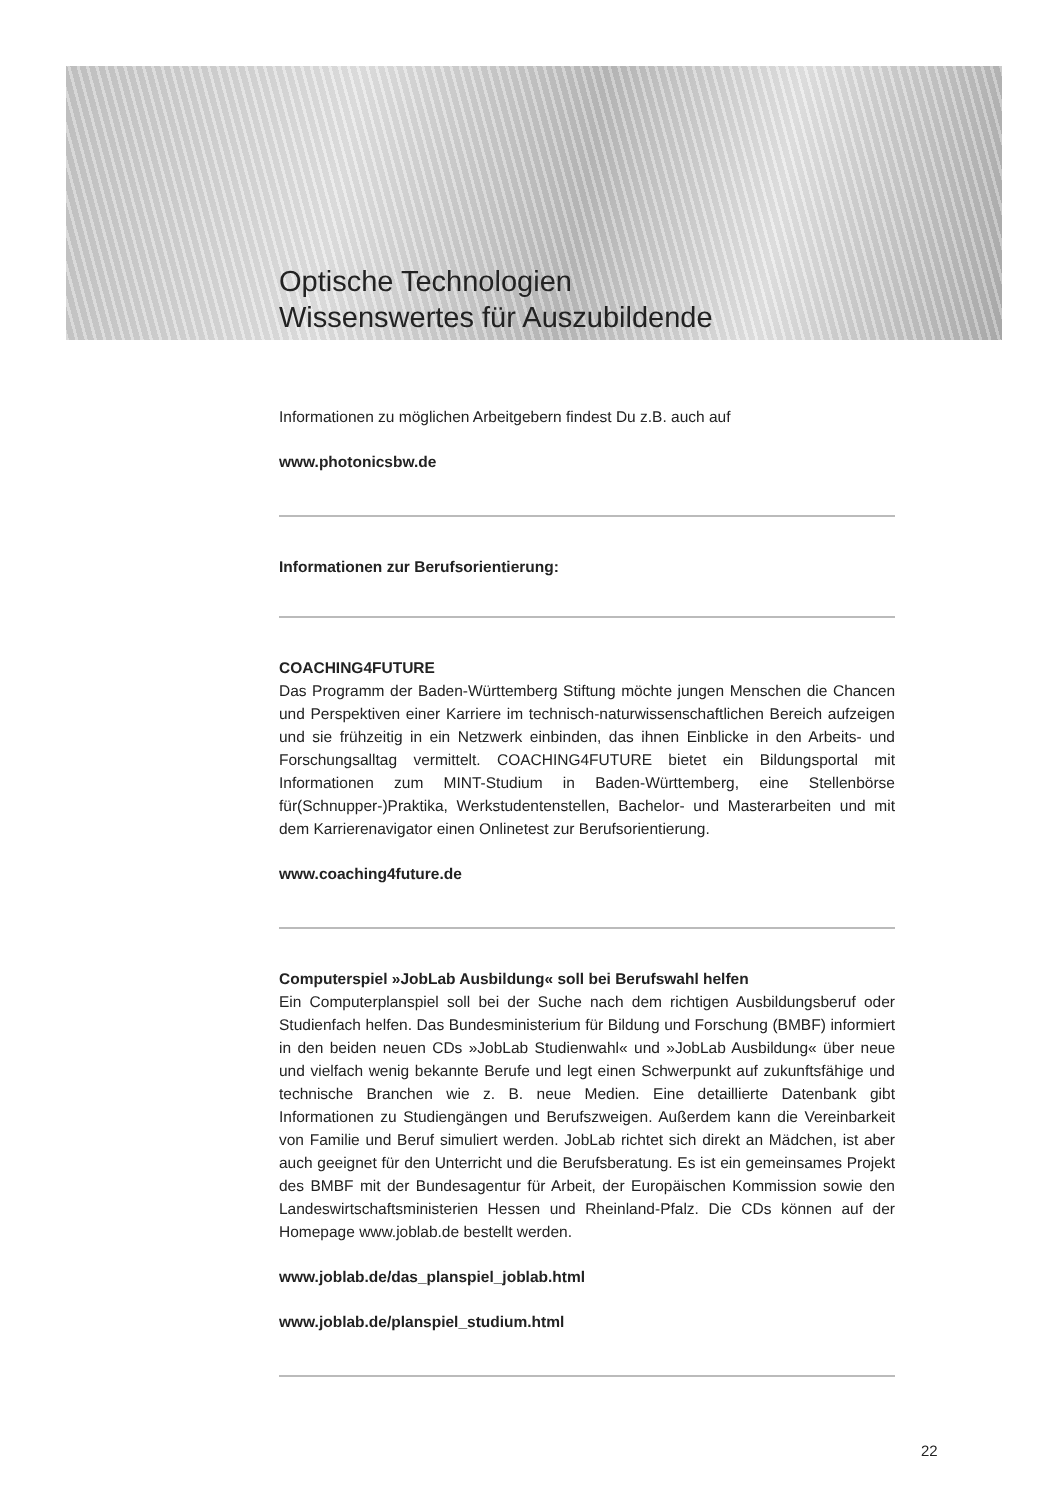Optische Technologien
Wissenswertes für Auszubildende
Informationen zu möglichen Arbeitgebern findest Du z.B. auch auf
www.photonicsbw.de
Informationen zur Berufsorientierung:
COACHING4FUTURE
Das Programm der Baden-Württemberg Stiftung möchte jungen Menschen die Chancen und Perspektiven einer Karriere im technisch-naturwissenschaftlichen Bereich aufzeigen und sie frühzeitig in ein Netzwerk einbinden, das ihnen Einblicke in den Arbeits- und Forschungsalltag vermittelt. COACHING4FUTURE bietet ein Bildungsportal mit Informationen zum MINT-Studium in Baden-Württemberg, eine Stellenbörse für(Schnupper-)Praktika, Werkstudentenstellen, Bachelor- und Masterarbeiten und mit dem Karrierenavigator einen Onlinetest zur Berufsorientierung.
www.coaching4future.de
Computerspiel »JobLab Ausbildung« soll bei Berufswahl helfen
Ein Computerplanspiel soll bei der Suche nach dem richtigen Ausbildungsberuf oder Studienfach helfen. Das Bundesministerium für Bildung und Forschung (BMBF) informiert in den beiden neuen CDs »JobLab Studienwahl« und »JobLab Ausbildung« über neue und vielfach wenig bekannte Berufe und legt einen Schwerpunkt auf zukunftsfähige und technische Branchen wie z. B. neue Medien. Eine detaillierte Datenbank gibt Informationen zu Studiengängen und Berufszweigen. Außerdem kann die Vereinbarkeit von Familie und Beruf simuliert werden. JobLab richtet sich direkt an Mädchen, ist aber auch geeignet für den Unterricht und die Berufsberatung. Es ist ein gemeinsames Projekt des BMBF mit der Bundesagentur für Arbeit, der Europäischen Kommission sowie den Landeswirtschaftsministerien Hessen und Rheinland-Pfalz. Die CDs können auf der Homepage www.joblab.de bestellt werden.
www.joblab.de/das_planspiel_joblab.html
www.joblab.de/planspiel_studium.html
22